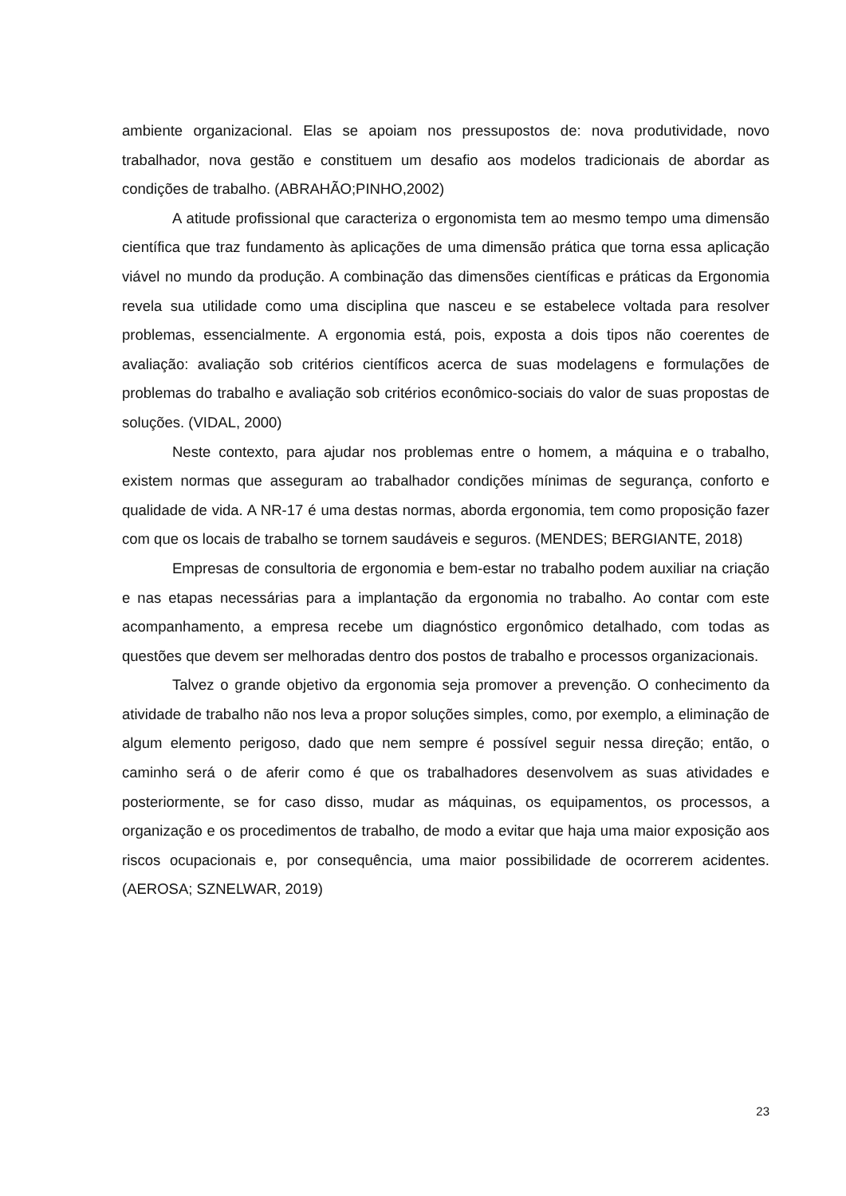ambiente organizacional. Elas se apoiam nos pressupostos de: nova produtividade, novo trabalhador, nova gestão e constituem um desafio aos modelos tradicionais de abordar as condições de trabalho. (ABRAHÃO;PINHO,2002)
A atitude profissional que caracteriza o ergonomista tem ao mesmo tempo uma dimensão científica que traz fundamento às aplicações de uma dimensão prática que torna essa aplicação viável no mundo da produção. A combinação das dimensões científicas e práticas da Ergonomia revela sua utilidade como uma disciplina que nasceu e se estabelece voltada para resolver problemas, essencialmente. A ergonomia está, pois, exposta a dois tipos não coerentes de avaliação: avaliação sob critérios científicos acerca de suas modelagens e formulações de problemas do trabalho e avaliação sob critérios econômico-sociais do valor de suas propostas de soluções. (VIDAL, 2000)
Neste contexto, para ajudar nos problemas entre o homem, a máquina e o trabalho, existem normas que asseguram ao trabalhador condições mínimas de segurança, conforto e qualidade de vida. A NR-17 é uma destas normas, aborda ergonomia, tem como proposição fazer com que os locais de trabalho se tornem saudáveis e seguros. (MENDES; BERGIANTE, 2018)
Empresas de consultoria de ergonomia e bem-estar no trabalho podem auxiliar na criação e nas etapas necessárias para a implantação da ergonomia no trabalho. Ao contar com este acompanhamento, a empresa recebe um diagnóstico ergonômico detalhado, com todas as questões que devem ser melhoradas dentro dos postos de trabalho e processos organizacionais.
Talvez o grande objetivo da ergonomia seja promover a prevenção. O conhecimento da atividade de trabalho não nos leva a propor soluções simples, como, por exemplo, a eliminação de algum elemento perigoso, dado que nem sempre é possível seguir nessa direção; então, o caminho será o de aferir como é que os trabalhadores desenvolvem as suas atividades e posteriormente, se for caso disso, mudar as máquinas, os equipamentos, os processos, a organização e os procedimentos de trabalho, de modo a evitar que haja uma maior exposição aos riscos ocupacionais e, por consequência, uma maior possibilidade de ocorrerem acidentes. (AEROSA; SZNELWAR, 2019)
23